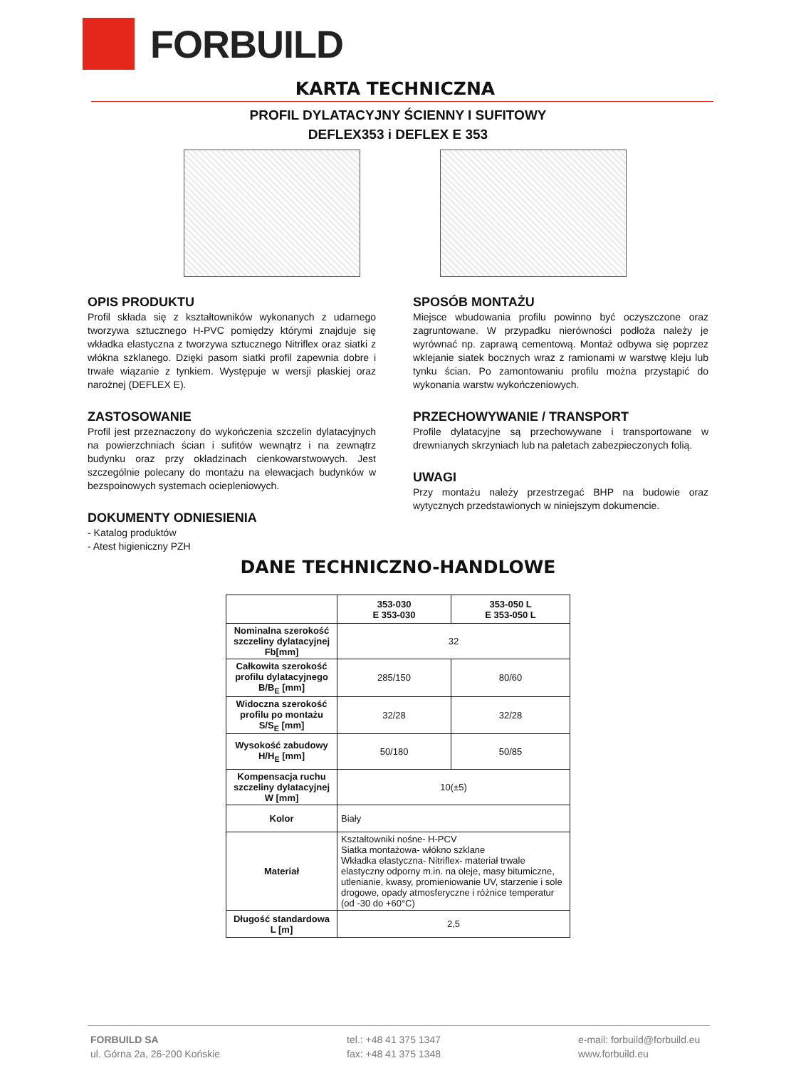FORBUILD
KARTA TECHNICZNA
PROFIL DYLATACYJNY ŚCIENNY I SUFITOWY
DEFLEX353 i DEFLEX E 353
OPIS PRODUKTU
Profil składa się z kształtowników wykonanych z udarnego tworzywa sztucznego H-PVC pomiędzy którymi znajduje się wkładka elastyczna z tworzywa sztucznego Nitriflex oraz siatki z włókna szklanego. Dzięki pasom siatki profil zapewnia dobre i trwałe wiązanie z tynkiem. Występuje w wersji płaskiej oraz narożnej (DEFLEX E).
ZASTOSOWANIE
Profil jest przeznaczony do wykończenia szczelin dylatacyjnych na powierzchniach ścian i sufitów wewnątrz i na zewnątrz budynku oraz przy okładzinach cienkowarstwowych. Jest szczególnie polecany do montażu na elewacjach budynków w bezspoinowych systemach ociepleniowych.
DOKUMENTY ODNIESIENIA
- Katalog produktów
- Atest higieniczny PZH
SPOSÓB MONTAŻU
Miejsce wbudowania profilu powinno być oczyszczone oraz zagruntowane. W przypadku nierówności podłoża należy je wyrównać np. zaprawą cementową. Montaż odbywa się poprzez wklejanie siatek bocznych wraz z ramionami w warstwę kleju lub tynku ścian. Po zamontowaniu profilu można przystąpić do wykonania warstw wykończeniowych.
PRZECHOWYWANIE / TRANSPORT
Profile dylatacyjne są przechowywane i transportowane w drewnianych skrzyniach lub na paletach zabezpieczonych folią.
UWAGI
Przy montażu należy przestrzegać BHP na budowie oraz wytycznych przedstawionych w niniejszym dokumencie.
DANE TECHNICZNO-HANDLOWE
| | 353-030 E 353-030 | 353-050 L E 353-050 L |
| --- | --- | --- |
| Nominalna szerokość szczeliny dylatacyjnej Fb[mm] | 32 | |
| Całkowita szerokość profilu dylatacyjnego B/B<sub>E</sub> [mm] | 285/150 | 80/60 |
| Widoczna szerokość profilu po montażu S/S<sub>E</sub> [mm] | 32/28 | 32/28 |
| Wysokość zabudowy H/H<sub>E</sub> [mm] | 50/180 | 50/85 |
| Kompensacja ruchu szczeliny dylatacyjnej W [mm] | 10(±5) | |
| Kolor | Biały | |
| Materiał | Kształtowniki nośne- H-PCV Siatka montażowa- włókno szklane Wkładka elastyczna- Nitriflex- materiał trwale elastyczny odporny m.in. na oleje, masy bitumiczne, utlenianie, kwasy, promieniowanie UV, starzenie i sole drogowe, opady atmosferyczne i różnice temperatur (od -30 do +60°C) | |
| Długość standardowa L [m] | 2,5 | |
FORBUILD SA
ul. Górna 2a, 26-200 Końskie
tel.: +48 41 375 1347
fax: +48 41 375 1348
e-mail: forbuild@forbuild.eu
www.forbuild.eu